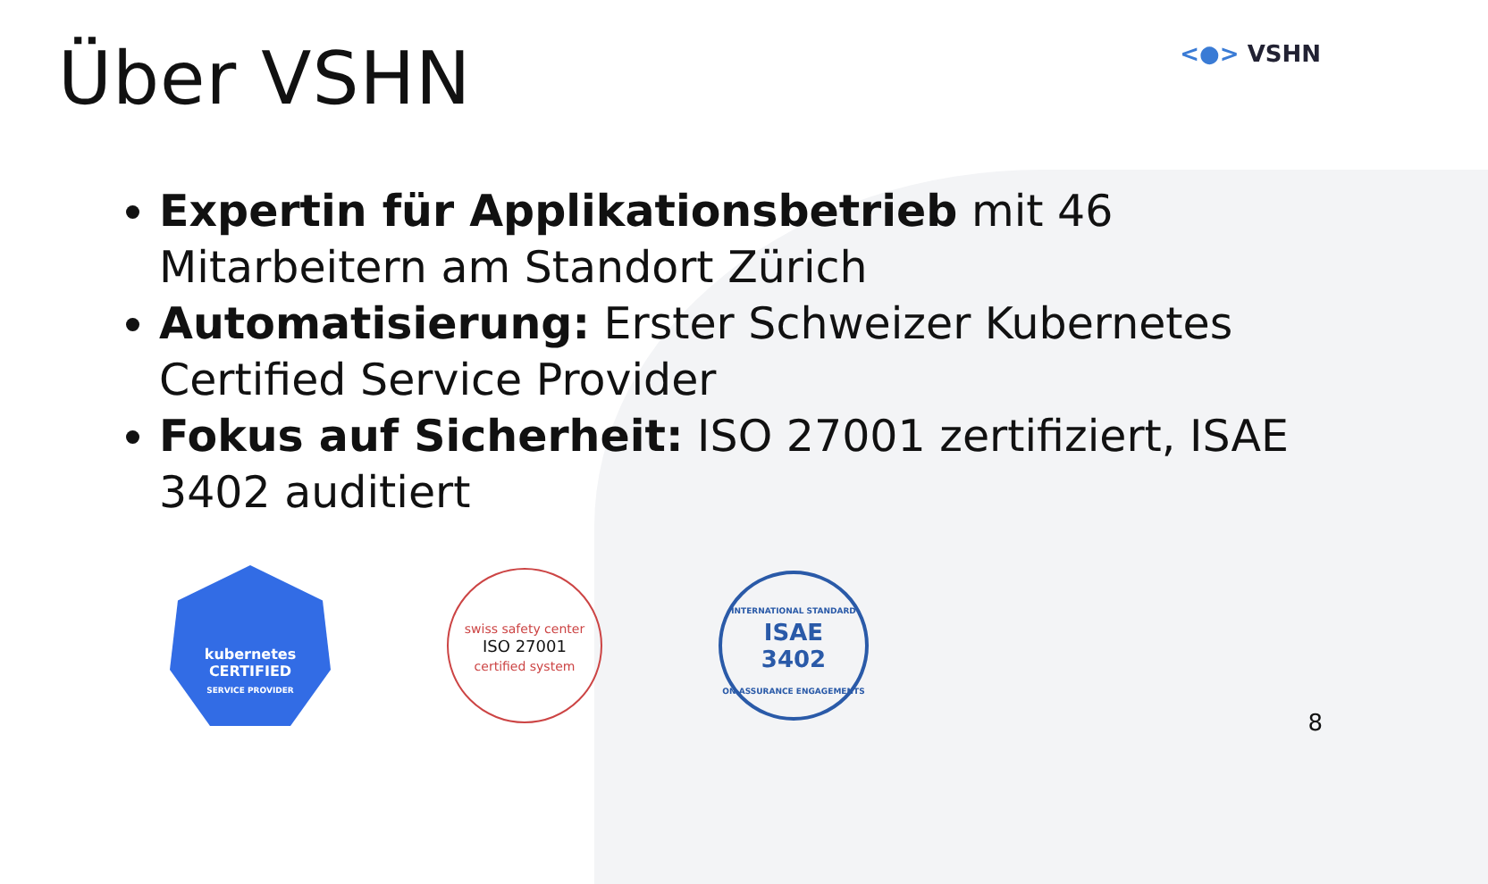Über VSHN
<●> VSHN
Expertin für Applikationsbetrieb mit 46 Mitarbeitern am Standort Zürich
Automatisierung: Erster Schweizer Kubernetes Certified Service Provider
Fokus auf Sicherheit: ISO 27001 zertifiziert, ISAE 3402 auditiert
kubernetes
CERTIFIED
SERVICE PROVIDER
swiss safety center
ISO 27001
certified system
INTERNATIONAL STANDARD
ISAE
3402
ON ASSURANCE ENGAGEMENTS
8